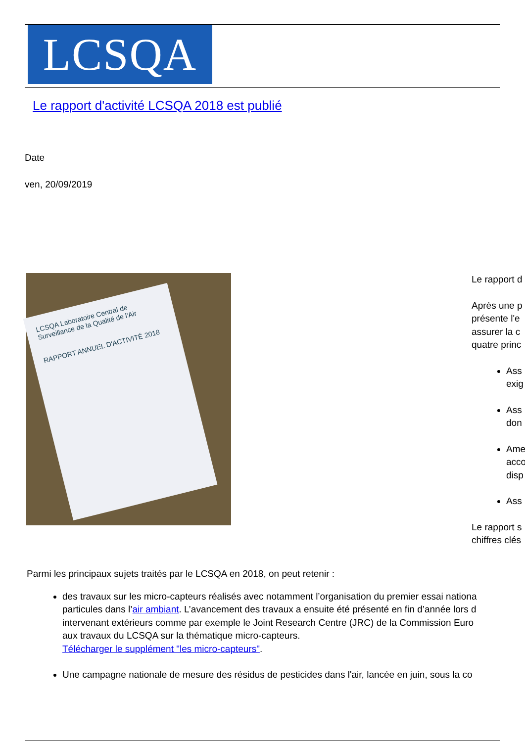LCSQA
Le rapport d'activité LCSQA 2018 est publié
Date
ven, 20/09/2019
LCSQA Laboratoire Central de Surveillance de la Qualité de l'Air
RAPPORT ANNUEL D'ACTIVITÉ 2018
Le rapport d
Après une p
présente l'e
assurer la c
quatre princ
Ass
exig
Ass
don
Ame
acco
disp
Ass
Le rapport s
chiffres clés
Parmi les principaux sujets traités par le LCSQA en 2018, on peut retenir :
des travaux sur les micro-capteurs réalisés avec notamment l’organisation du premier essai nationa
particules dans l’air ambiant. L’avancement des travaux a ensuite été présenté en fin d’année lors d
intervenant extérieurs comme par exemple le Joint Research Centre (JRC) de la Commission Euro
aux travaux du LCSQA sur la thématique micro-capteurs.
Télécharger le supplément "les micro-capteurs".
Une campagne nationale de mesure des résidus de pesticides dans l'air, lancée en juin, sous la co